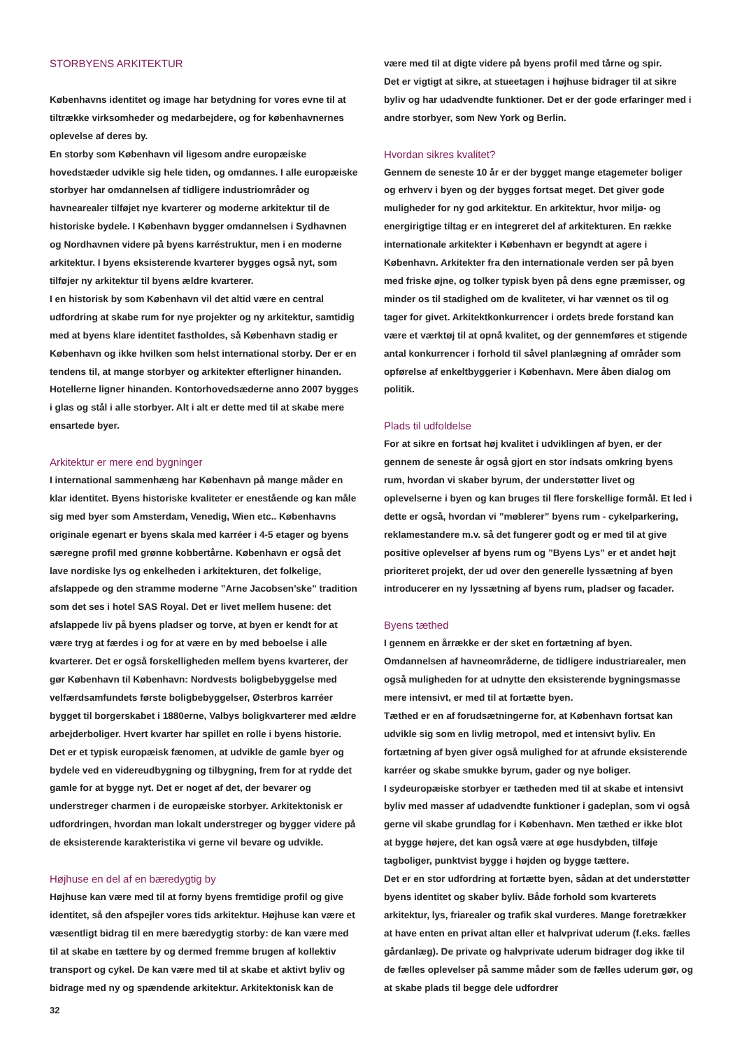STORBYENS ARKITEKTUR
Københavns identitet og image har betydning for vores evne til at tiltrække virksomheder og medarbejdere, og for københavnernes oplevelse af deres by.
En storby som København vil ligesom andre europæiske hovedstæder udvikle sig hele tiden, og omdannes. I alle europæiske storbyer har omdannelsen af tidligere industriområder og havnearealer tilføjet nye kvarterer og moderne arkitektur til de historiske bydele. I København bygger omdannelsen i Sydhavnen og Nordhavnen videre på byens karréstruktur, men i en moderne arkitektur. I byens eksisterende kvarterer bygges også nyt, som tilføjer ny arkitektur til byens ældre kvarterer.
I en historisk by som København vil det altid være en central udfordring at skabe rum for nye projekter og ny arkitektur, samtidig med at byens klare identitet fastholdes, så København stadig er København og ikke hvilken som helst international storby. Der er en tendens til, at mange storbyer og arkitekter efterligner hinanden. Hotellerne ligner hinanden. Kontorhovedsæderne anno 2007 bygges i glas og stål i alle storbyer. Alt i alt er dette med til at skabe mere ensartede byer.
Arkitektur er mere end bygninger
I international sammenhæng har København på mange måder en klar identitet. Byens historiske kvaliteter er enestående og kan måle sig med byer som Amsterdam, Venedig, Wien etc.. Københavns originale egenart er byens skala med karréer i 4-5 etager og byens særegne profil med grønne kobbertårne. København er også det lave nordiske lys og enkelheden i arkitekturen, det folkelige, afslappede og den stramme moderne ”Arne Jacobsen’ske” tradition som det ses i hotel SAS Royal. Det er livet mellem husene: det afslappede liv på byens pladser og torve, at byen er kendt for at være tryg at færdes i og for at være en by med beboelse i alle kvarterer. Det er også forskelligheden mellem byens kvarterer, der gør København til København: Nordvests boligbebyggelse med velfærdsamfundets første boligbebyggelser, Østerbros karréer bygget til borgerskabet i 1880erne, Valbys boligkvarterer med ældre arbejderboliger. Hvert kvarter har spillet en rolle i byens historie.
Det er et typisk europæisk fænomen, at udvikle de gamle byer og bydele ved en videreudbygning og tilbygning, frem for at rydde det gamle for at bygge nyt. Det er noget af det, der bevarer og understreger charmen i de europæiske storbyer. Arkitektonisk er udfordringen, hvordan man lokalt understreger og bygger videre på de eksisterende karakteristika vi gerne vil bevare og udvikle.
Højhuse en del af en bæredygtig by
Højhuse kan være med til at forny byens fremtidige profil og give identitet, så den afspejler vores tids arkitektur. Højhuse kan være et væsentligt bidrag til en mere bæredygtig storby: de kan være med til at skabe en tættere by og dermed fremme brugen af kollektiv transport og cykel. De kan være med til at skabe et aktivt byliv og bidrage med ny og spændende arkitektur. Arkitektonisk kan de
være med til at digte videre på byens profil med tårne og spir.
Det er vigtigt at sikre, at stueetagen i højhuse bidrager til at sikre byliv og har udadvendte funktioner. Det er der gode erfaringer med i andre storbyer, som New York og Berlin.
Hvordan sikres kvalitet?
Gennem de seneste 10 år er der bygget mange etagemeter boliger og erhverv i byen og der bygges fortsat meget. Det giver gode muligheder for ny god arkitektur. En arkitektur, hvor miljø- og energirigtige tiltag er en integreret del af arkitekturen. En række internationale arkitekter i København er begyndt at agere i København. Arkitekter fra den internationale verden ser på byen med friske øjne, og tolker typisk byen på dens egne præmisser, og minder os til stadighed om de kvaliteter, vi har vænnet os til og tager for givet. Arkitektkonkurrencer i ordets brede forstand kan være et værktøj til at opnå kvalitet, og der gennemføres et stigende antal konkurrencer i forhold til såvel planlægning af områder som opførelse af enkeltbyggerier i København. Mere åben dialog om politik.
Plads til udfoldelse
For at sikre en fortsat høj kvalitet i udviklingen af byen, er der gennem de seneste år også gjort en stor indsats omkring byens rum, hvordan vi skaber byrum, der understøtter livet og oplevelserne i byen og kan bruges til flere forskellige formål. Et led i dette er også, hvordan vi ”møblerer” byens rum - cykelparkering, reklamestandere m.v. så det fungerer godt og er med til at give positive oplevelser af byens rum og ”Byens Lys” er et andet højt prioriteret projekt, der ud over den generelle lyssætning af byen introducerer en ny lyssætning af byens rum, pladser og facader.
Byens tæthed
I gennem en årrække er der sket en fortætning af byen. Omdannelsen af havneområderne, de tidligere industriarealer, men også muligheden for at udnytte den eksisterende bygningsmasse mere intensivt, er med til at fortætte byen.
Tæthed er en af forudsætningerne for, at København fortsat kan udvikle sig som en livlig metropol, med et intensivt byliv. En fortætning af byen giver også mulighed for at afrunde eksisterende karréer og skabe smukke byrum, gader og nye boliger.
I sydeuropæiske storbyer er tætheden med til at skabe et intensivt byliv med masser af udadvendte funktioner i gadeplan, som vi også gerne vil skabe grundlag for i København. Men tæthed er ikke blot at bygge højere, det kan også være at øge husdybden, tilføje tagboliger, punktvist bygge i højden og bygge tættere.
Det er en stor udfordring at fortætte byen, sådan at det understøtter byens identitet og skaber byliv. Både forhold som kvarterets arkitektur, lys, friarealer og trafik skal vurderes. Mange foretrækker at have enten en privat altan eller et halvprivat uderum (f.eks. fælles gårdanlæg). De private og halvprivate uderum bidrager dog ikke til de fælles oplevelser på samme måder som de fælles uderum gør, og at skabe plads til begge dele udfordrer
32